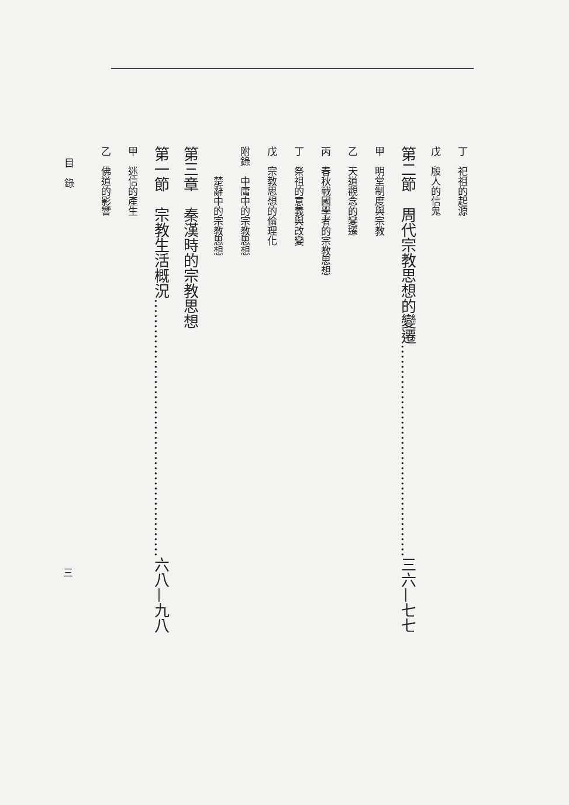丁　祀祖的起源
戊　殷人的信鬼
第二節　周代宗教思想的變遷……………………………………三六—七七
甲　明堂制度與宗教
乙　天道觀念的變遷
丙　春秋戰國學者的宗教思想
丁　祭祖的意義與改變
戊　宗教思想的倫理化
附錄　中庸中的宗教思想
　　　楚辭中的宗教思想
第三章　秦漢時的宗教思想
第一節　宗教生活概況……………………………………………六八—九八
甲　迷信的產生
乙　佛道的影響
目　錄
三